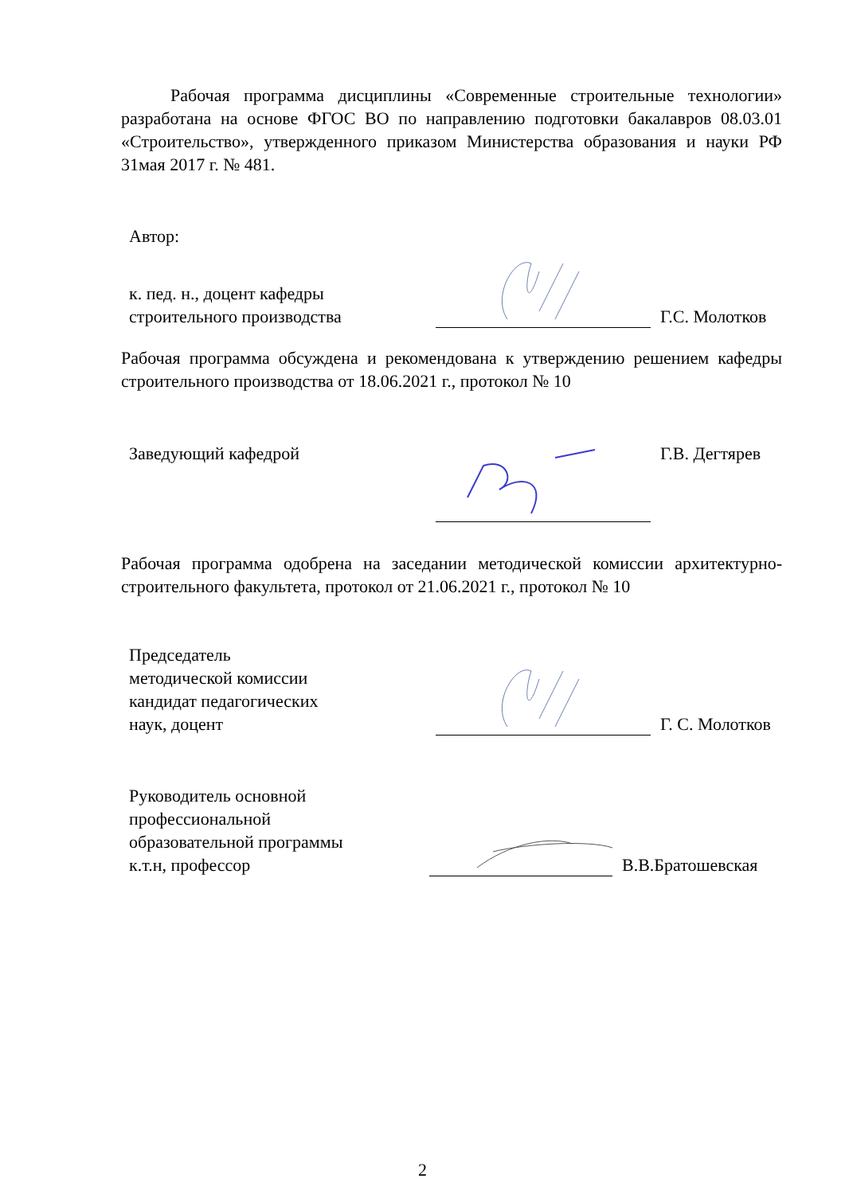Рабочая программа дисциплины «Современные строительные технологии» разработана на основе ФГОС ВО по направлению подготовки бакалавров 08.03.01 «Строительство», утвержденного приказом Министерства образования и науки РФ 31мая 2017 г. № 481.
Автор:
к. пед. н., доцент кафедры строительного производства
Г.С. Молотков
Рабочая программа обсуждена и рекомендована к утверждению решением кафедры строительного производства от 18.06.2021 г., протокол № 10
Заведующий кафедрой Г.В. Дегтярев
Рабочая программа одобрена на заседании методической комиссии архитектурно-строительного факультета, протокол от 21.06.2021 г., протокол № 10
Председатель
методической комиссии
кандидат педагогических
наук, доцент
Г. С. Молотков
Руководитель основной профессиональной образовательной программы
к.т.н, профессор
В.В.Братошевская
2